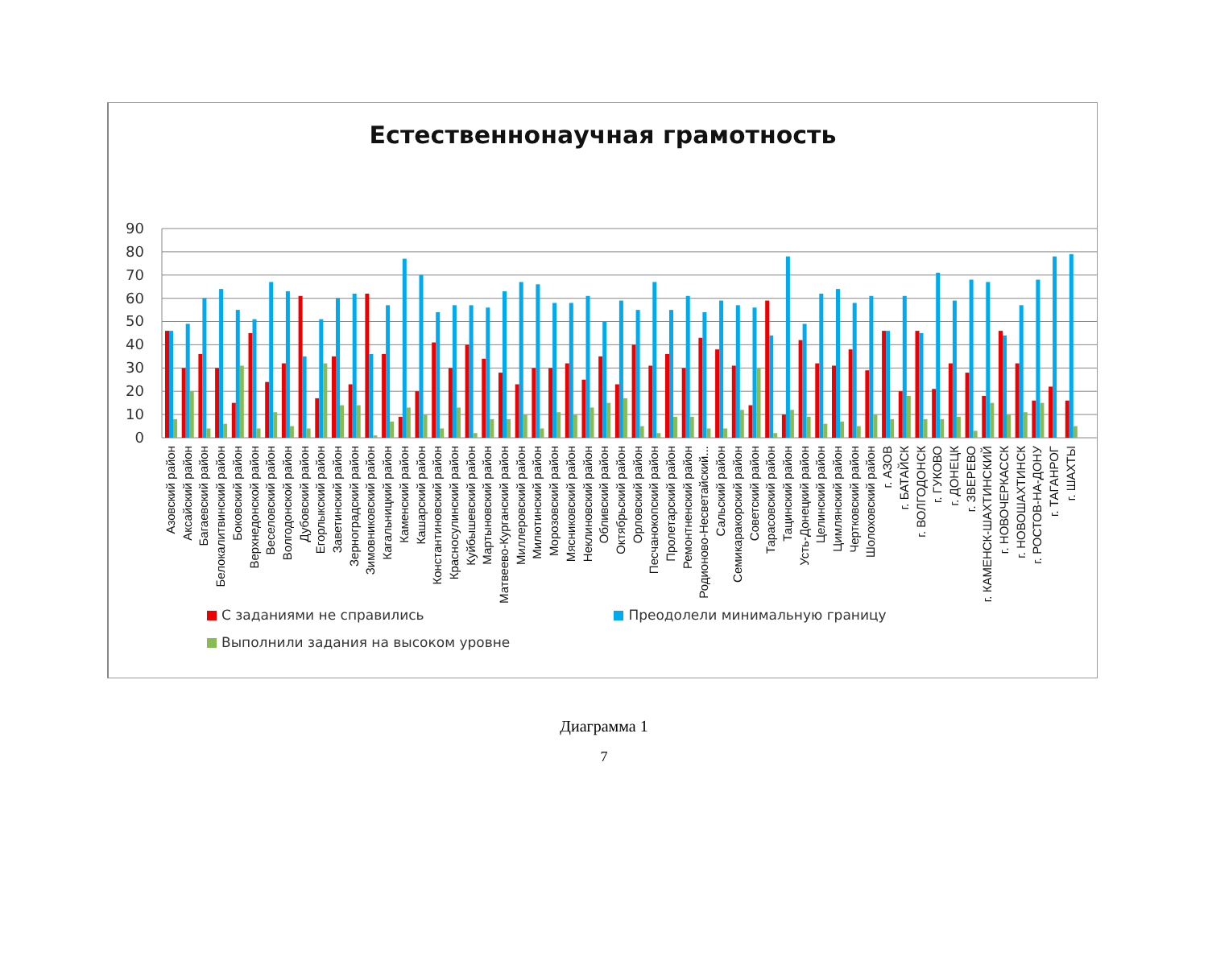Естественнонаучная грамотность
0
10
20
30
40
50
60
70
80
90
Азовский район
Аксайский район
Багаевский район
Белокалитвинский район
Боковский район
Верхнедонской район
Веселовский район
Волгодонской район
Дубовский район
Егорлыкский район
Заветинский район
Зерноградский район
Зимовниковский район
Кагальницкий район
Каменский район
Кашарский район
Константиновский район
Красносулинский район
Куйбышевский район
Мартыновский район
Матвеево-Курганский район
Миллеровский район
Милютинский район
Морозовский район
Мясниковский район
Неклиновский район
Обливский район
Октябрьский район
Орловский район
Песчанокопский район
Пролетарский район
Ремонтненский район
Родионово-Несветайский...
Сальский район
Семикаракорский район
Советский район
Тарасовский район
Тацинский район
Усть-Донецкий район
Целинский район
Цимлянский район
Чертковский район
Шолоховский район
г. АЗОВ
г. БАТАЙСК
г. ВОЛГОДОНСК
г. ГУКОВО
г. ДОНЕЦК
г. ЗВЕРЕВО
г. КАМЕНСК-ШАХТИНСКИЙ
г. НОВОЧЕРКАССК
г. НОВОШАХТИНСК
г. РОСТОВ-НА-ДОНУ
г. ТАГАНРОГ
г. ШАХТЫ
С заданиями не справились Преодолели минимальную границу
Выполнили задания на высоком уровне
Диаграмма 1
7